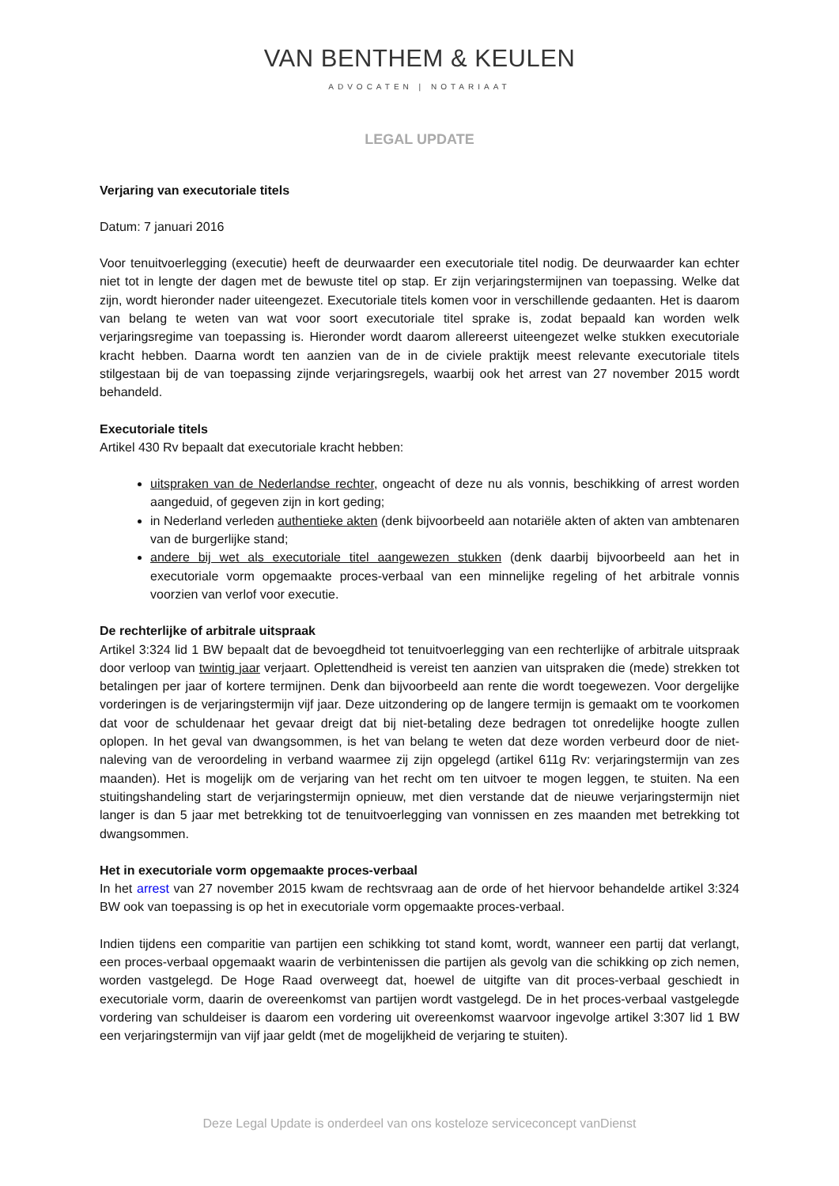VAN BENTHEM & KEULEN
ADVOCATEN | NOTARIAAT
LEGAL UPDATE
Verjaring van executoriale titels
Datum: 7 januari 2016
Voor tenuitvoerlegging (executie) heeft de deurwaarder een executoriale titel nodig. De deurwaarder kan echter niet tot in lengte der dagen met de bewuste titel op stap. Er zijn verjaringstermijnen van toepassing. Welke dat zijn, wordt hieronder nader uiteengezet. Executoriale titels komen voor in verschillende gedaanten. Het is daarom van belang te weten van wat voor soort executoriale titel sprake is, zodat bepaald kan worden welk verjaringsregime van toepassing is. Hieronder wordt daarom allereerst uiteengezet welke stukken executoriale kracht hebben. Daarna wordt ten aanzien van de in de civiele praktijk meest relevante executoriale titels stilgestaan bij de van toepassing zijnde verjaringsregels, waarbij ook het arrest van 27 november 2015 wordt behandeld.
Executoriale titels
Artikel 430 Rv bepaalt dat executoriale kracht hebben:
uitspraken van de Nederlandse rechter, ongeacht of deze nu als vonnis, beschikking of arrest worden aangeduid, of gegeven zijn in kort geding;
in Nederland verleden authentieke akten (denk bijvoorbeeld aan notariële akten of akten van ambtenaren van de burgerlijke stand;
andere bij wet als executoriale titel aangewezen stukken (denk daarbij bijvoorbeeld aan het in executoriale vorm opgemaakte proces-verbaal van een minnelijke regeling of het arbitrale vonnis voorzien van verlof voor executie.
De rechterlijke of arbitrale uitspraak
Artikel 3:324 lid 1 BW bepaalt dat de bevoegdheid tot tenuitvoerlegging van een rechterlijke of arbitrale uitspraak door verloop van twintig jaar verjaart. Oplettendheid is vereist ten aanzien van uitspraken die (mede) strekken tot betalingen per jaar of kortere termijnen. Denk dan bijvoorbeeld aan rente die wordt toegewezen. Voor dergelijke vorderingen is de verjaringstermijn vijf jaar. Deze uitzondering op de langere termijn is gemaakt om te voorkomen dat voor de schuldenaar het gevaar dreigt dat bij niet-betaling deze bedragen tot onredelijke hoogte zullen oplopen. In het geval van dwangsommen, is het van belang te weten dat deze worden verbeurd door de niet-naleving van de veroordeling in verband waarmee zij zijn opgelegd (artikel 611g Rv: verjaringstermijn van zes maanden). Het is mogelijk om de verjaring van het recht om ten uitvoer te mogen leggen, te stuiten. Na een stuitingshandeling start de verjaringstermijn opnieuw, met dien verstande dat de nieuwe verjaringstermijn niet langer is dan 5 jaar met betrekking tot de tenuitvoerlegging van vonnissen en zes maanden met betrekking tot dwangsommen.
Het in executoriale vorm opgemaakte proces-verbaal
In het arrest van 27 november 2015 kwam de rechtsvraag aan de orde of het hiervoor behandelde artikel 3:324 BW ook van toepassing is op het in executoriale vorm opgemaakte proces-verbaal.
Indien tijdens een comparitie van partijen een schikking tot stand komt, wordt, wanneer een partij dat verlangt, een proces-verbaal opgemaakt waarin de verbintenissen die partijen als gevolg van die schikking op zich nemen, worden vastgelegd. De Hoge Raad overweegt dat, hoewel de uitgifte van dit proces-verbaal geschiedt in executoriale vorm, daarin de overeenkomst van partijen wordt vastgelegd. De in het proces-verbaal vastgelegde vordering van schuldeiser is daarom een vordering uit overeenkomst waarvoor ingevolge artikel 3:307 lid 1 BW een verjaringstermijn van vijf jaar geldt (met de mogelijkheid de verjaring te stuiten).
Deze Legal Update is onderdeel van ons kosteloze serviceconcept vanDienst